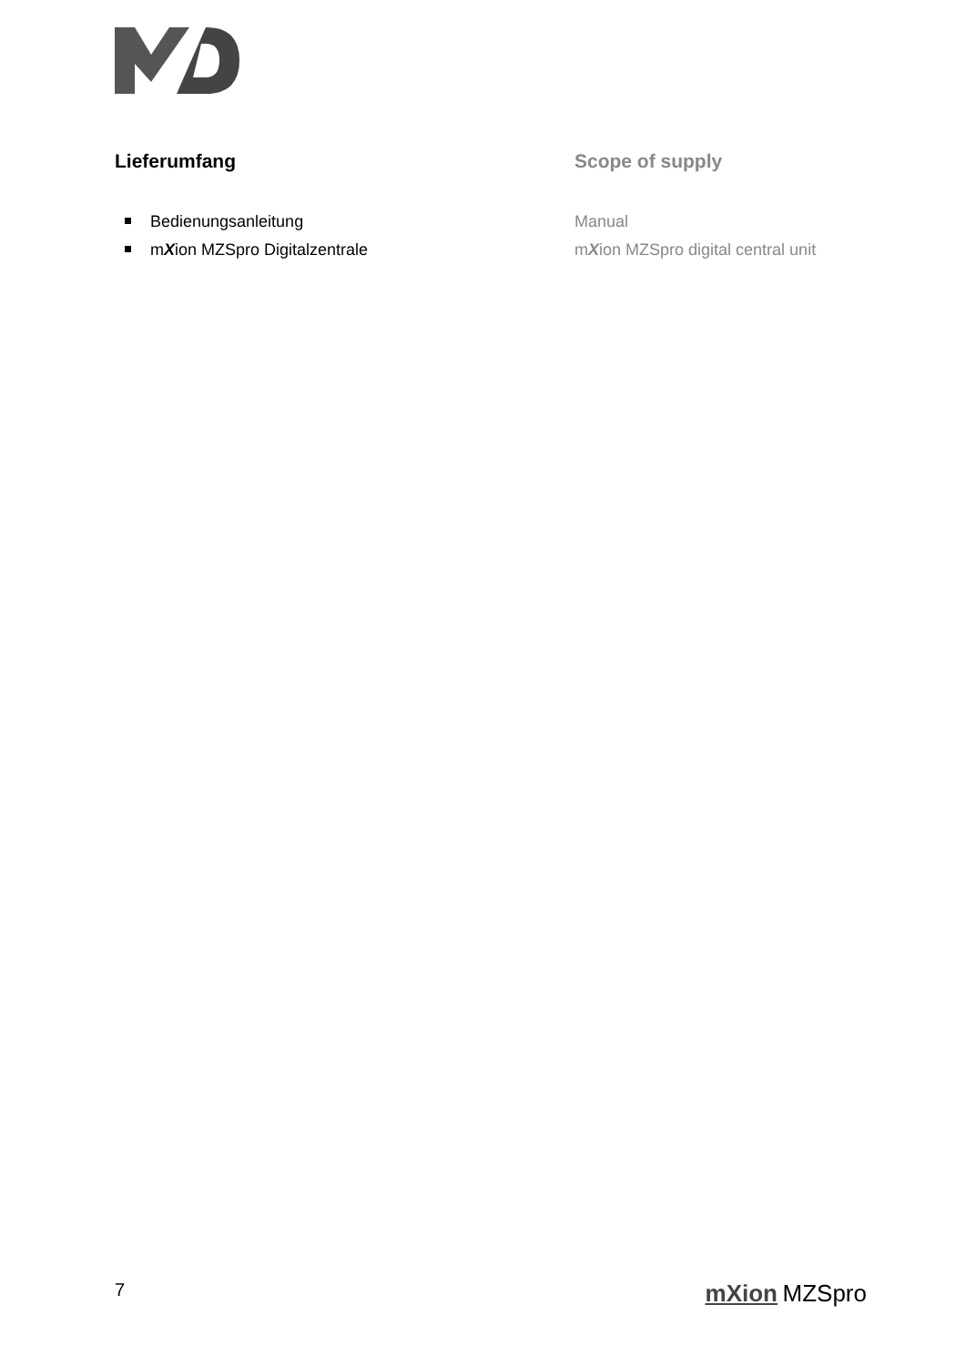Lieferumfang
Bedienungsanleitung
mXion MZSpro Digitalzentrale
Scope of supply
Manual
mXion MZSpro digital central unit
7 mXion MZSpro